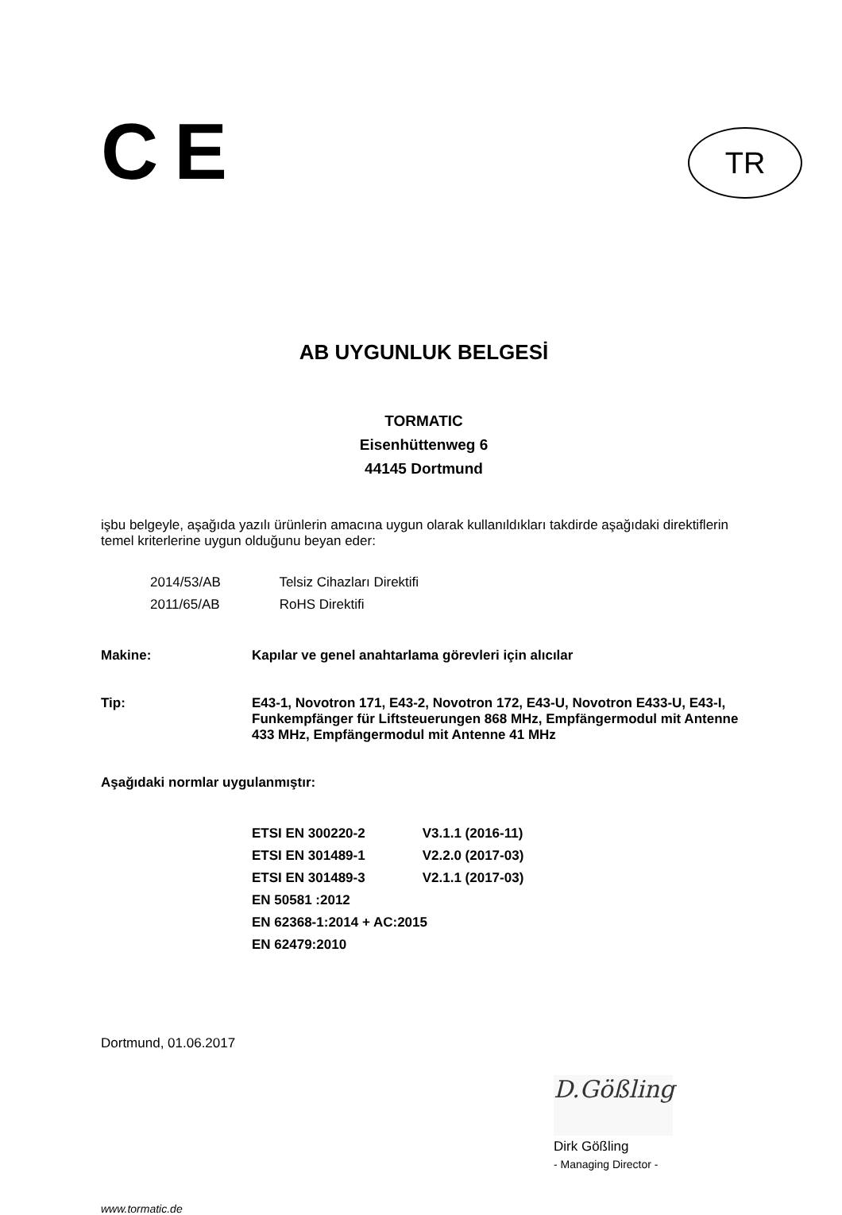CE
TR
AB UYGUNLUK BELGESİ
TORMATIC
Eisenhüttenweg 6
44145 Dortmund
işbu belgeyle, aşağıda yazılı ürünlerin amacına uygun olarak kullanıldıkları takdirde aşağıdaki direktiflerin temel kriterlerine uygun olduğunu beyan eder:
2014/53/AB Telsiz Cihazları Direktifi
2011/65/AB RoHS Direktifi
Makine: Kapılar ve genel anahtarlama görevleri için alıcılar
Tip: E43-1, Novotron 171, E43-2, Novotron 172, E43-U, Novotron E433-U, E43-I, Funkempfänger für Liftsteuerungen 868 MHz, Empfängermodul mit Antenne 433 MHz, Empfängermodul mit Antenne 41 MHz
Aşağıdaki normlar uygulanmıştır:
ETSI EN 300220-2 V3.1.1 (2016-11)
ETSI EN 301489-1 V2.2.0 (2017-03)
ETSI EN 301489-3 V2.1.1 (2017-03)
EN 50581 :2012
EN 62368-1:2014 + AC:2015
EN 62479:2010
Dortmund, 01.06.2017
D.Gößling
Dirk Gößling
- Managing Director -
www.tormatic.de